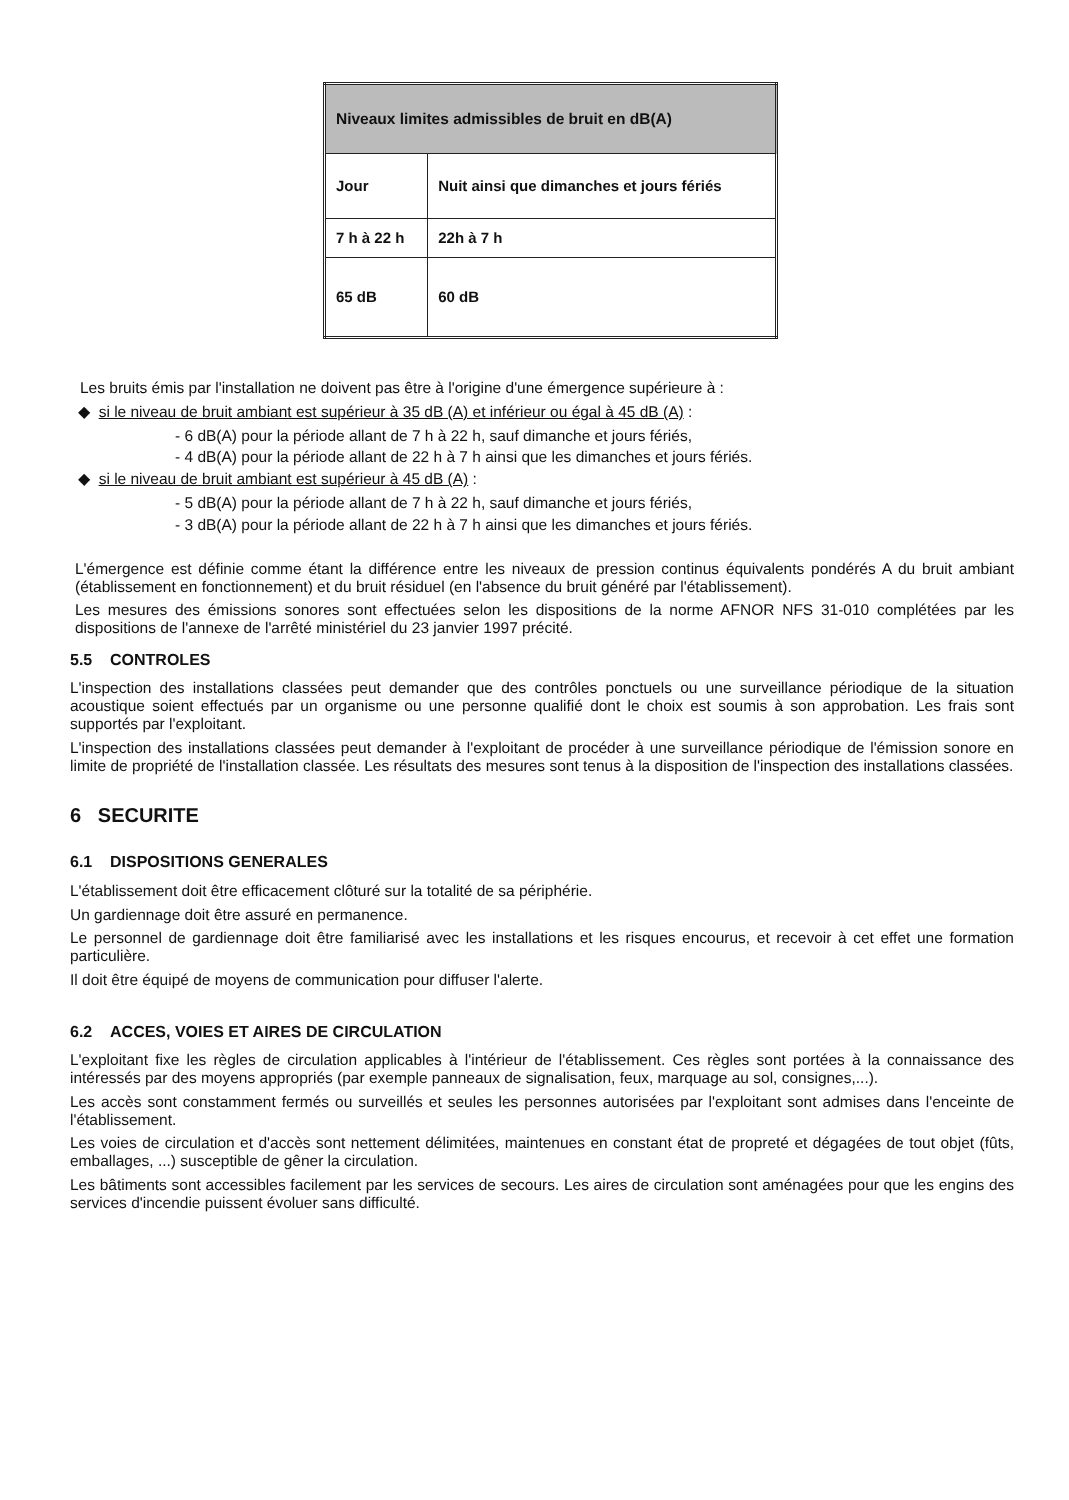| Niveaux limites admissibles de bruit en dB(A) | |
| --- | --- |
| Jour | Nuit ainsi que dimanches et jours fériés |
| 7 h à 22 h | 22h à 7 h |
| 65 dB | 60 dB |
Les bruits émis par l'installation ne doivent pas être à l'origine d'une émergence supérieure à :
◆ si le niveau de bruit ambiant est supérieur à 35 dB (A) et inférieur ou égal à 45 dB (A) :
- 6 dB(A) pour la période allant de 7 h à 22 h, sauf dimanche et jours fériés,
- 4 dB(A) pour la période allant de 22 h à 7 h ainsi que les dimanches et jours fériés.
◆ si le niveau de bruit ambiant est supérieur à 45 dB (A) :
- 5 dB(A) pour la période allant de 7 h à 22 h, sauf dimanche et jours fériés,
- 3 dB(A) pour la période allant de 22 h à 7 h ainsi que les dimanches et jours fériés.
L'émergence est définie comme étant la différence entre les niveaux de pression continus équivalents pondérés A du bruit ambiant (établissement en fonctionnement) et du bruit résiduel (en l'absence du bruit généré par l'établissement).
Les mesures des émissions sonores sont effectuées selon les dispositions de la norme AFNOR NFS 31-010 complétées par les dispositions de l'annexe de l'arrêté ministériel du 23 janvier 1997 précité.
5.5 CONTROLES
L'inspection des installations classées peut demander que des contrôles ponctuels ou une surveillance périodique de la situation acoustique soient effectués par un organisme ou une personne qualifié dont le choix est soumis à son approbation. Les frais sont supportés par l'exploitant.
L'inspection des installations classées peut demander à l'exploitant de procéder à une surveillance périodique de l'émission sonore en limite de propriété de l'installation classée. Les résultats des mesures sont tenus à la disposition de l'inspection des installations classées.
6 SECURITE
6.1 DISPOSITIONS GENERALES
L'établissement doit être efficacement clôturé sur la totalité de sa périphérie.
Un gardiennage doit être assuré en permanence.
Le personnel de gardiennage doit être familiarisé avec les installations et les risques encourus, et recevoir à cet effet une formation particulière.
Il doit être équipé de moyens de communication pour diffuser l'alerte.
6.2 ACCES, VOIES ET AIRES DE CIRCULATION
L'exploitant fixe les règles de circulation applicables à l'intérieur de l'établissement. Ces règles sont portées à la connaissance des intéressés par des moyens appropriés (par exemple panneaux de signalisation, feux, marquage au sol, consignes,...).
Les accès sont constamment fermés ou surveillés et seules les personnes autorisées par l'exploitant sont admises dans l'enceinte de l'établissement.
Les voies de circulation et d'accès sont nettement délimitées, maintenues en constant état de propreté et dégagées de tout objet (fûts, emballages, ...) susceptible de gêner la circulation.
Les bâtiments sont accessibles facilement par les services de secours. Les aires de circulation sont aménagées pour que les engins des services d'incendie puissent évoluer sans difficulté.